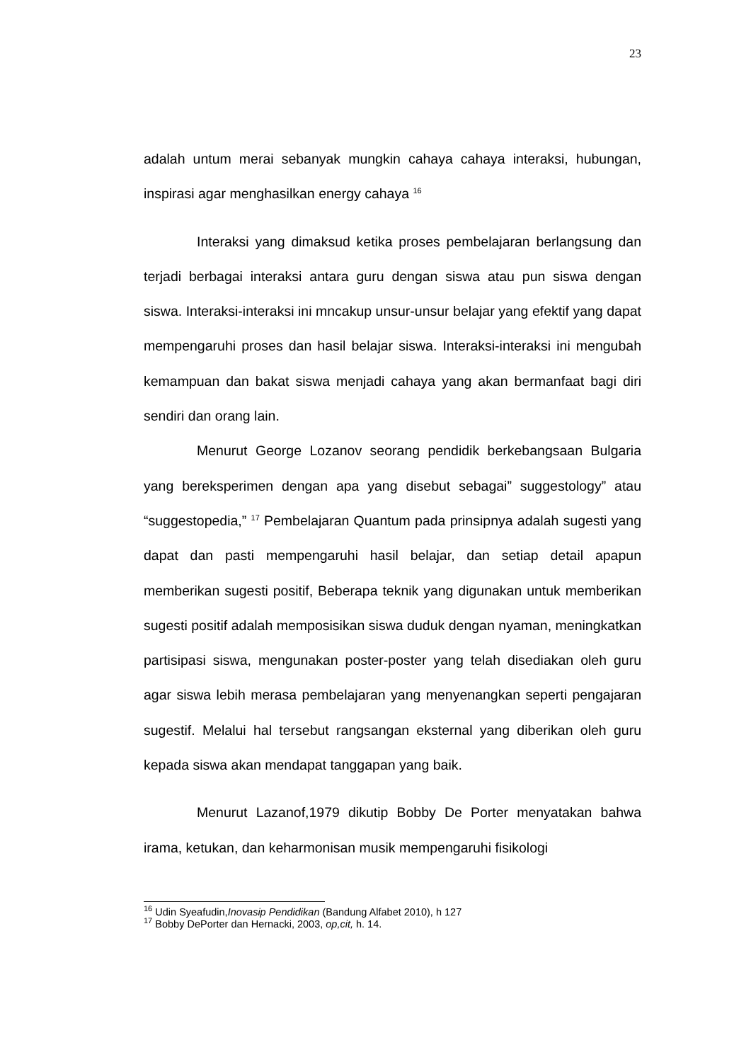23
adalah untum merai sebanyak mungkin cahaya cahaya interaksi, hubungan, inspirasi agar menghasilkan energy cahaya <sup>16</sup>
Interaksi yang dimaksud ketika proses pembelajaran berlangsung dan terjadi berbagai interaksi antara guru dengan siswa atau pun siswa dengan siswa. Interaksi-interaksi ini mncakup unsur-unsur belajar yang efektif yang dapat mempengaruhi proses dan hasil belajar siswa. Interaksi-interaksi ini mengubah kemampuan dan bakat siswa menjadi cahaya yang akan bermanfaat bagi diri sendiri dan orang lain.
Menurut George Lozanov seorang pendidik berkebangsaan Bulgaria yang bereksperimen dengan apa yang disebut sebagai” suggestology” atau “suggestopedia,” <sup>17</sup> Pembelajaran Quantum pada prinsipnya adalah sugesti yang dapat dan pasti mempengaruhi hasil belajar, dan setiap detail apapun memberikan sugesti positif, Beberapa teknik yang digunakan untuk memberikan sugesti positif adalah memposisikan siswa duduk dengan nyaman, meningkatkan partisipasi siswa, mengunakan poster-poster yang telah disediakan oleh guru agar siswa lebih merasa pembelajaran yang menyenangkan seperti pengajaran sugestif. Melalui hal tersebut rangsangan eksternal yang diberikan oleh guru kepada siswa akan mendapat tanggapan yang baik.
Menurut Lazanof,1979 dikutip Bobby De Porter menyatakan bahwa irama, ketukan, dan keharmonisan musik mempengaruhi fisikologi
<sup>16</sup> Udin Syeafudin,Inovasip Pendidikan (Bandung Alfabet 2010), h 127
<sup>17</sup> Bobby DePorter dan Hernacki, 2003, op,cit, h. 14.